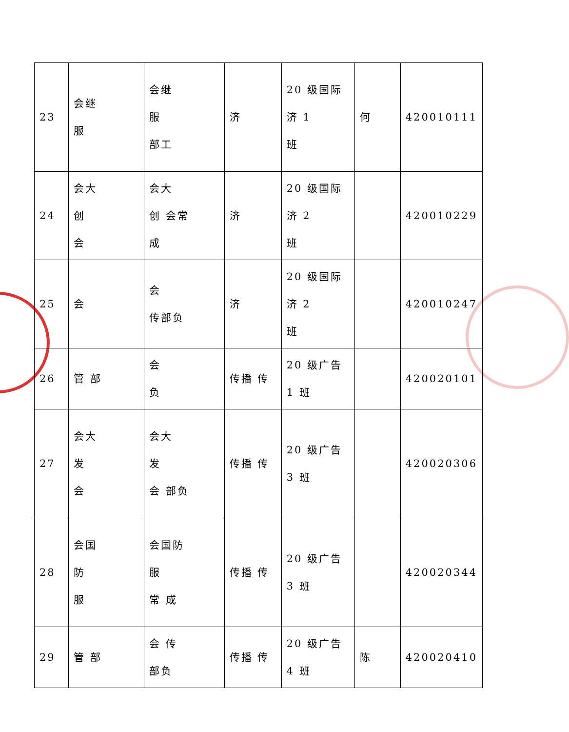| 23 | 会继 服 | 会继 服 部工 | 济 | 20 级国际 济 1 班 | 何 | 420010111 |
| 24 | 会大 创 会 | 会大 创 会常 成 | 济 | 20 级国际 济 2 班 | | 420010229 |
| 25 | 会 | 会 传部负 | 济 | 20 级国际 济 2 班 | | 420010247 |
| 26 | 管 部 | 会 负 | 传播 传 | 20 级广告 1 班 | | 420020101 |
| 27 | 会大 发 会 | 会大 发 会 部负 | 传播 传 | 20 级广告 3 班 | | 420020306 |
| 28 | 会国 防 服 | 会国防 服 常 成 | 传播 传 | 20 级广告 3 班 | | 420020344 |
| 29 | 管 部 | 会 传 部负 | 传播 传 | 20 级广告 4 班 | 陈 | 420020410 |